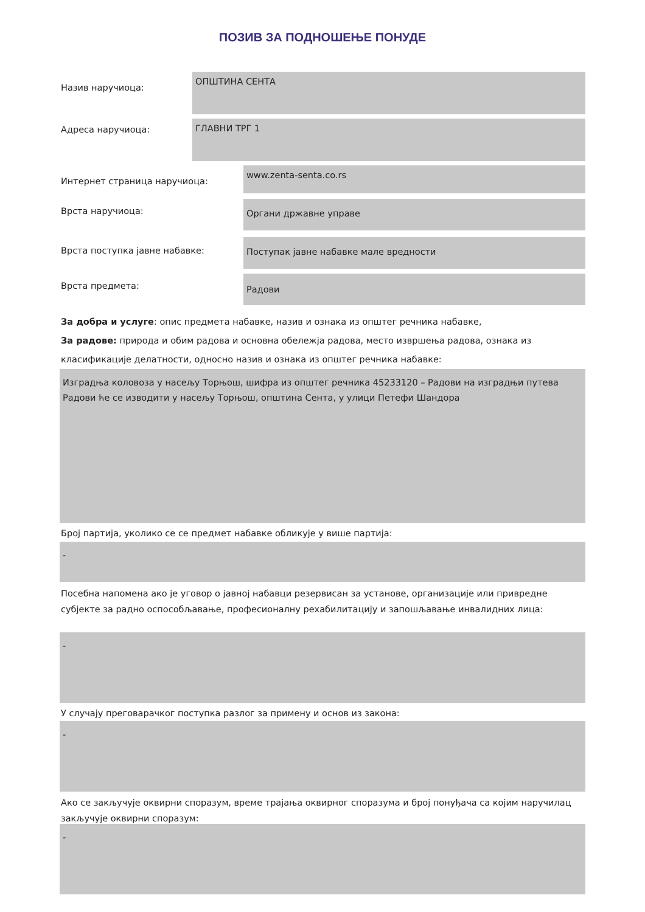ПОЗИВ ЗА ПОДНОШЕЊЕ ПОНУДЕ
Назив наручиоца:
ОПШТИНА СЕНТА
Адреса наручиоца:
ГЛАВНИ ТРГ 1
Интернет страница наручиоца:
www.zenta-senta.co.rs
Врста наручиоца:
Органи државне управе
Врста поступка јавне набавке:
Поступак јавне набавке мале вредности
Врста предмета:
Радови
За добра и услуге: опис предмета набавке, назив и ознака из општег речника набавке,
За радове: природа и обим радова и основна обележја радова, место извршења радова, ознака из класификације делатности, односно назив и ознака из општег речника набавке:
Изградња коловоза у насељу Торњош, шифра из општег речника 45233120 – Радови на изградњи путева
Радови ће се изводити у насељу Торњош, општина Сента, у улици Петефи Шандора
Број партија, уколико се се предмет набавке обликује у више партија:
-
Посебна напомена ако је уговор о јавној набавци резервисан за установе, организације или привредне субјекте за радно оспособљавање, професионалну рехабилитацију и запошљавање инвалидних лица:
-
У случају преговарачког поступка разлог за примену и основ из закона:
-
Ако се закључује оквирни споразум, време трајања оквирног споразума и број понуђача са којим наручилац закључује оквирни споразум:
-